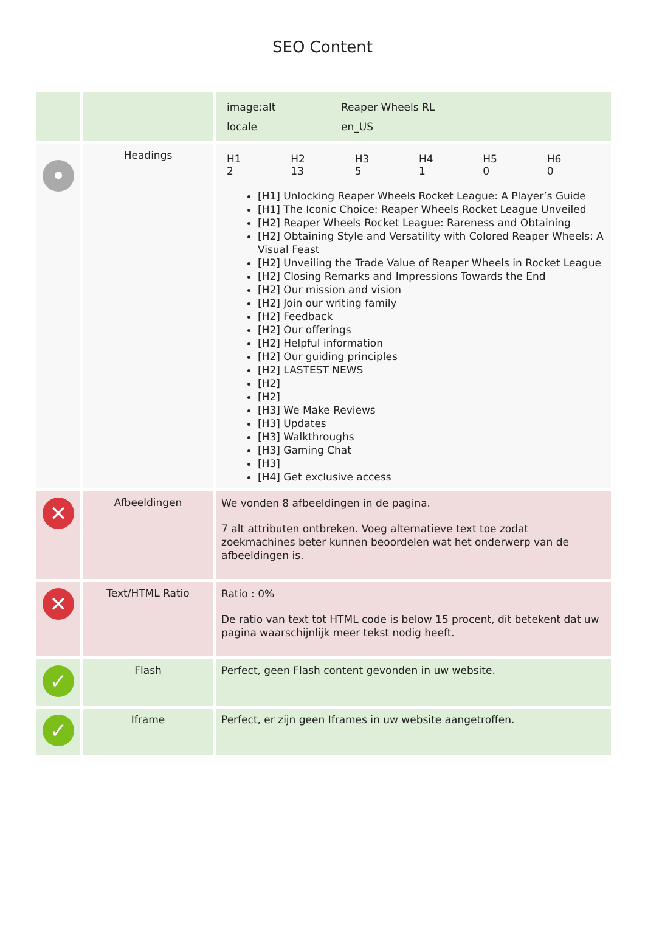SEO Content
| | | / image:alt / Reaper Wheels RL / / locale / en_US / |
| • | Headings | / H1 2 / H2 13 / H3 5 / H4 1 / H5 0 / H6 0 / [H1] Unlocking Reaper Wheels Rocket League: A Player’s Guide [H1] The Iconic Choice: Reaper Wheels Rocket League Unveiled [H2] Reaper Wheels Rocket League: Rareness and Obtaining [H2] Obtaining Style and Versatility with Colored Reaper Wheels: A Visual Feast [H2] Unveiling the Trade Value of Reaper Wheels in Rocket League [H2] Closing Remarks and Impressions Towards the End [H2] Our mission and vision [H2] Join our writing family [H2] Feedback [H2] Our offerings [H2] Helpful information [H2] Our guiding principles [H2] LASTEST NEWS [H2] [H2] [H3] We Make Reviews [H3] Updates [H3] Walkthroughs [H3] Gaming Chat [H3] [H4] Get exclusive access |
| ✕ | Afbeeldingen | We vonden 8 afbeeldingen in de pagina. 7 alt attributen ontbreken. Voeg alternatieve text toe zodat zoekmachines beter kunnen beoordelen wat het onderwerp van de afbeeldingen is. |
| ✕ | Text/HTML Ratio | Ratio : 0% De ratio van text tot HTML code is below 15 procent, dit betekent dat uw pagina waarschijnlijk meer tekst nodig heeft. |
| ✓ | Flash | Perfect, geen Flash content gevonden in uw website. |
| ✓ | Iframe | Perfect, er zijn geen Iframes in uw website aangetroffen. |